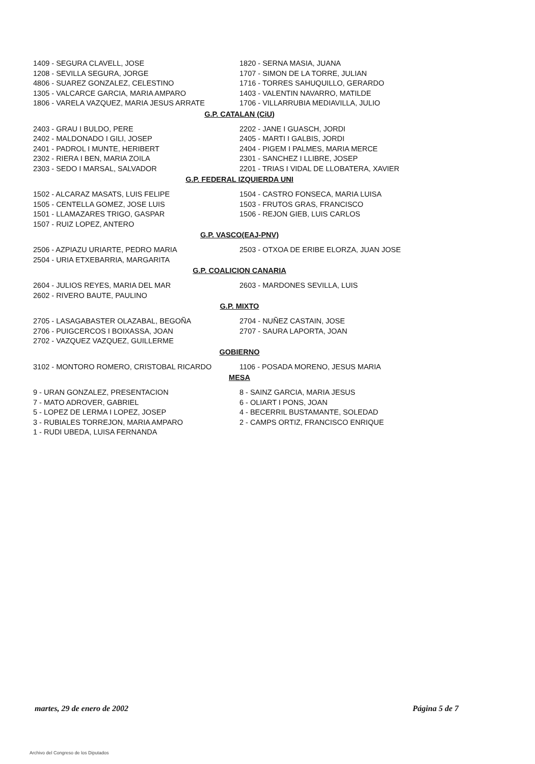1409 - SEGURA CLAVELL, JOSE
1208 - SEVILLA SEGURA, JORGE
4806 - SUAREZ GONZALEZ, CELESTINO
1305 - VALCARCE GARCIA, MARIA AMPARO
1806 - VARELA VAZQUEZ, MARIA JESUS ARRATE
1820 - SERNA MASIA, JUANA
1707 - SIMON DE LA TORRE, JULIAN
1716 - TORRES SAHUQUILLO, GERARDO
1403 - VALENTIN NAVARRO, MATILDE
1706 - VILLARRUBIA MEDIAVILLA, JULIO
G.P. CATALAN (CiU)
2403 - GRAU I BULDO, PERE
2402 - MALDONADO I GILI, JOSEP
2401 - PADROL I MUNTE, HERIBERT
2302 - RIERA I BEN, MARIA ZOILA
2303 - SEDO I MARSAL, SALVADOR
2202 - JANE I GUASCH, JORDI
2405 - MARTI I GALBIS, JORDI
2404 - PIGEM I PALMES, MARIA MERCE
2301 - SANCHEZ I LLIBRE, JOSEP
2201 - TRIAS I VIDAL DE LLOBATERA, XAVIER
G.P. FEDERAL IZQUIERDA UNI
1502 - ALCARAZ MASATS, LUIS FELIPE
1505 - CENTELLA GOMEZ, JOSE LUIS
1501 - LLAMAZARES TRIGO, GASPAR
1507 - RUIZ LOPEZ, ANTERO
1504 - CASTRO FONSECA, MARIA LUISA
1503 - FRUTOS GRAS, FRANCISCO
1506 - REJON GIEB, LUIS CARLOS
G.P. VASCO(EAJ-PNV)
2506 - AZPIAZU URIARTE, PEDRO MARIA
2504 - URIA ETXEBARRIA, MARGARITA
2503 - OTXOA DE ERIBE ELORZA, JUAN JOSE
G.P. COALICION CANARIA
2604 - JULIOS REYES, MARIA DEL MAR
2602 - RIVERO BAUTE, PAULINO
2603 - MARDONES SEVILLA, LUIS
G.P. MIXTO
2705 - LASAGABASTER OLAZABAL, BEGOÑA
2706 - PUIGCERCOS I BOIXASSA, JOAN
2702 - VAZQUEZ VAZQUEZ, GUILLERME
2704 - NUÑEZ CASTAIN, JOSE
2707 - SAURA LAPORTA, JOAN
GOBIERNO
3102 - MONTORO ROMERO, CRISTOBAL RICARDO 1106 - POSADA MORENO, JESUS MARIA
MESA
9 - URAN GONZALEZ, PRESENTACION
7 - MATO ADROVER, GABRIEL
5 - LOPEZ DE LERMA I LOPEZ, JOSEP
3 - RUBIALES TORREJON, MARIA AMPARO
1 - RUDI UBEDA, LUISA FERNANDA
8 - SAINZ GARCIA, MARIA JESUS
6 - OLIART I PONS, JOAN
4 - BECERRIL BUSTAMANTE, SOLEDAD
2 - CAMPS ORTIZ, FRANCISCO ENRIQUE
martes, 29 de enero de 2002 Página 5 de 7
Archivo del Congreso de los Diputados